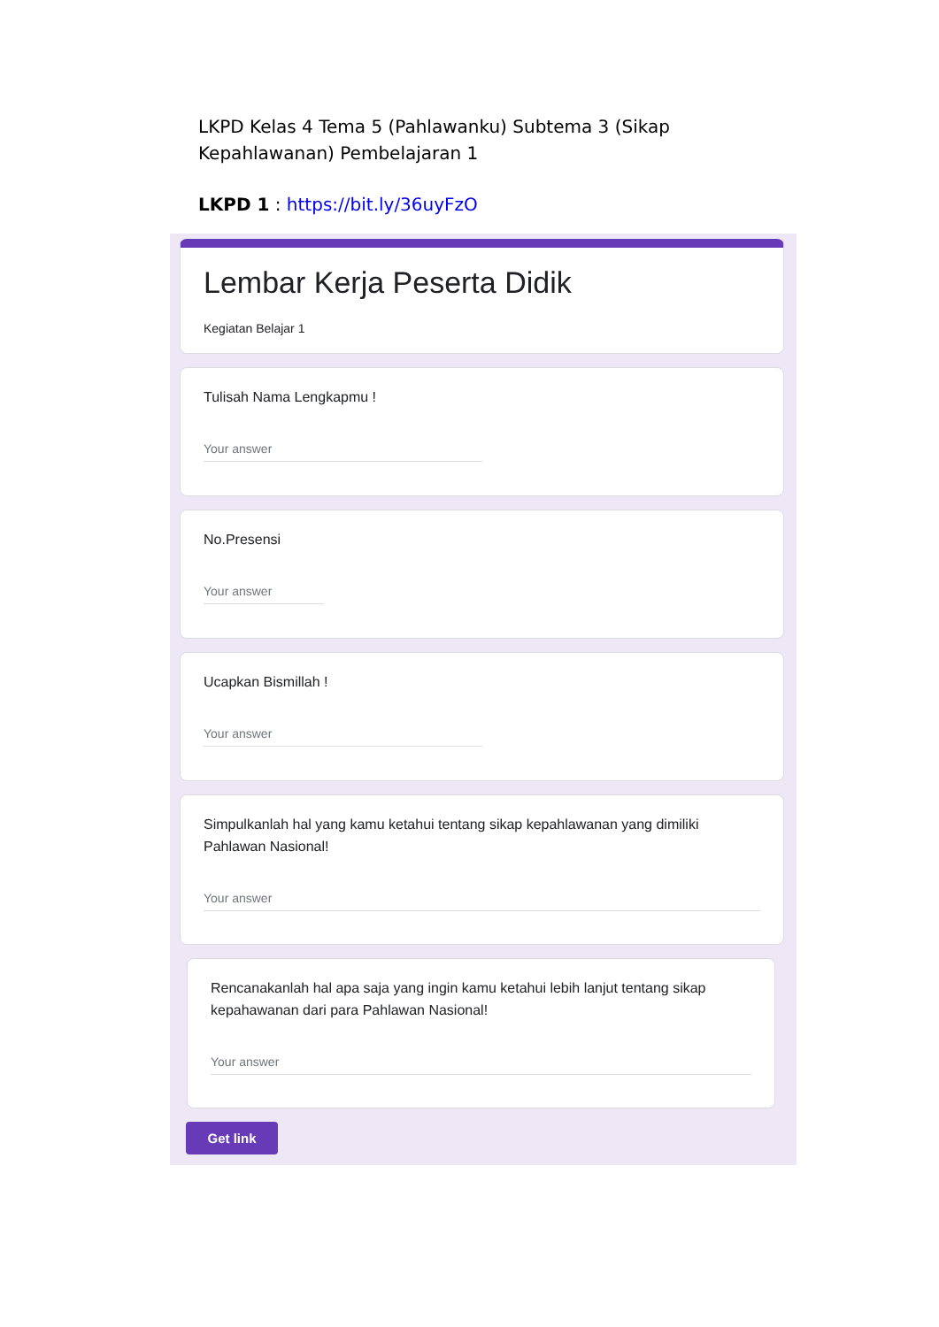LKPD Kelas 4 Tema 5 (Pahlawanku) Subtema 3 (Sikap Kepahlawanan) Pembelajaran 1
LKPD 1 : https://bit.ly/36uyFzO
Lembar Kerja Peserta Didik
Kegiatan Belajar 1
Tulisah Nama Lengkapmu !
Your answer
No.Presensi
Your answer
Ucapkan Bismillah !
Your answer
Simpulkanlah hal yang kamu ketahui tentang sikap kepahlawanan yang dimiliki Pahlawan Nasional!
Your answer
Rencanakanlah hal apa saja yang ingin kamu ketahui lebih lanjut tentang sikap kepahawanan dari para Pahlawan Nasional!
Your answer
Get link